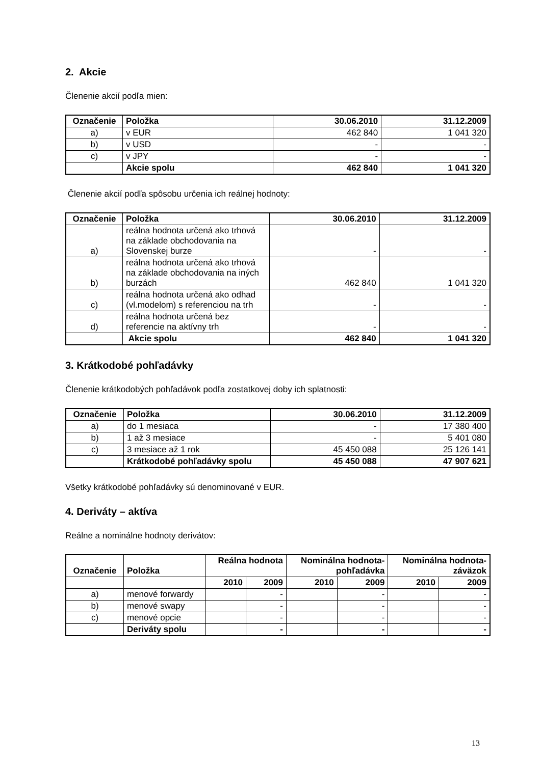2. Akcie
Členenie akcií podľa mien:
| Označenie | Položka | 30.06.2010 | 31.12.2009 |
| --- | --- | --- | --- |
| a) | v EUR | 462 840 | 1 041 320 |
| b) | v USD | - | - |
| c) | v JPY | - | - |
| | Akcie spolu | 462 840 | 1 041 320 |
Členenie akcií podľa spôsobu určenia ich reálnej hodnoty:
| Označenie | Položka | 30.06.2010 | 31.12.2009 |
| --- | --- | --- | --- |
| a) | reálna hodnota určená ako trhová na základe obchodovania na Slovenskej burze | - | - |
| b) | reálna hodnota určená ako trhová na základe obchodovania na iných burzách | 462 840 | 1 041 320 |
| c) | reálna hodnota určená ako odhad (vl.modelom) s referenciou na trh | - | - |
| d) | reálna hodnota určená bez referencie na aktívny trh | - | - |
| | Akcie spolu | 462 840 | 1 041 320 |
3. Krátkodobé pohľadávky
Členenie krátkodobých pohľadávok podľa zostatkovej doby ich splatnosti:
| Označenie | Položka | 30.06.2010 | 31.12.2009 |
| --- | --- | --- | --- |
| a) | do 1 mesiaca | - | 17 380 400 |
| b) | 1 až 3 mesiace | - | 5 401 080 |
| c) | 3 mesiace až 1 rok | 45 450 088 | 25 126 141 |
| | Krátkodobé pohľadávky spolu | 45 450 088 | 47 907 621 |
Všetky krátkodobé pohľadávky sú denominované v EUR.
4. Deriváty – aktíva
Reálne a nominálne hodnoty derivátov:
| Označenie | Položka | Reálna hodnota | | Nominálna hodnota- pohľadávka | | Nominálna hodnota- záväzok | |
| --- | --- | --- | --- | --- | --- | --- | --- |
| | | 2010 | 2009 | 2010 | 2009 | 2010 | 2009 |
| a) | menové forwardy | | - | | - | | - |
| b) | menové swapy | | - | | - | | - |
| c) | menové opcie | | - | | - | | - |
| | Deriváty spolu | | - | | - | | - |
13